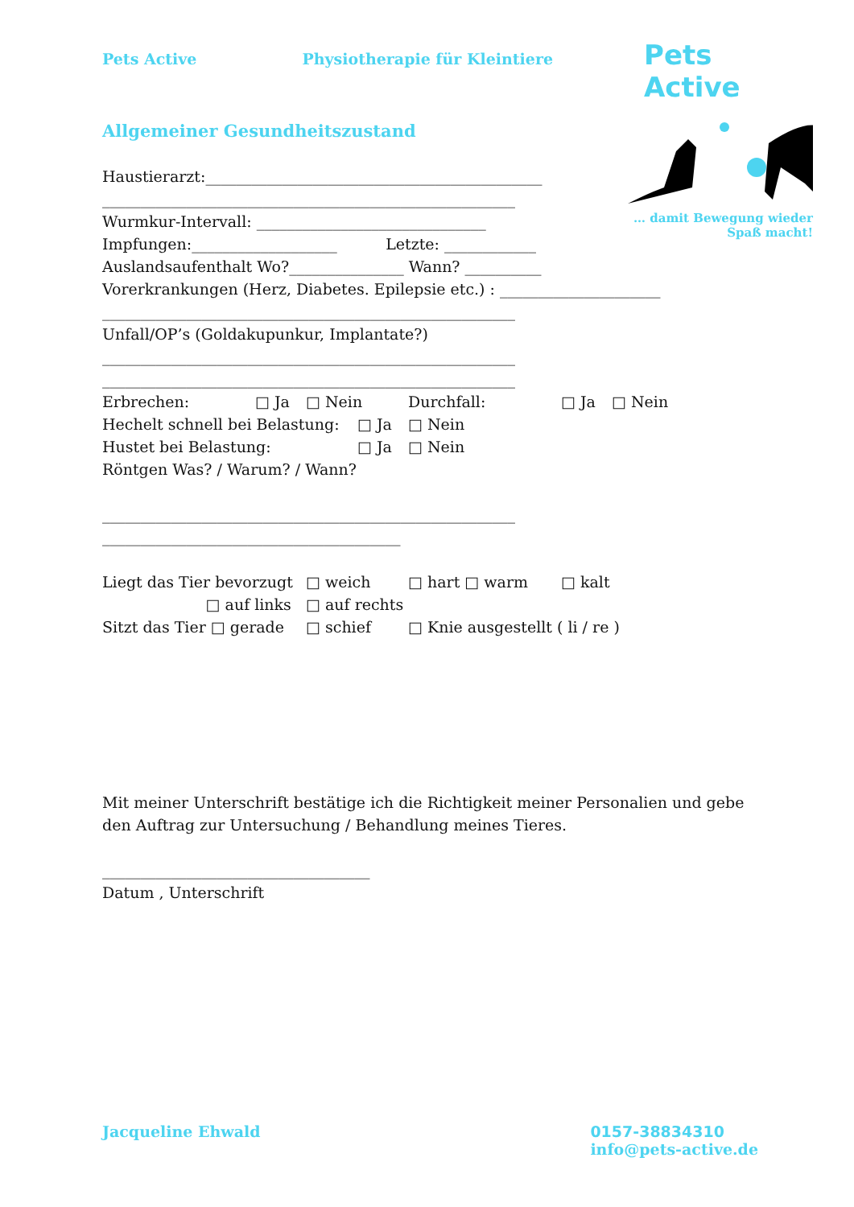Pets Active Physiotherapie für Kleintiere
Pets Active
… damit Bewegung wieder
Spaß macht!
Allgemeiner Gesundheitszustand
Haustierarzt:____________________________________________
______________________________________________________
Wurmkur-Intervall: ______________________________
Impfungen:___________________ Letzte: ____________
Auslandsaufenthalt Wo?_______________ Wann? __________
Vorerkrankungen (Herz, Diabetes. Epilepsie etc.) : _____________________
______________________________________________________
Unfall/OP’s (Goldakupunkur, Implantate?)
______________________________________________________
______________________________________________________
Erbrechen: □ Ja □ Nein Durchfall: □ Ja □ Nein
Hechelt schnell bei Belastung: □ Ja □ Nein
Hustet bei Belastung: □ Ja □ Nein
Röntgen Was? / Warum? / Wann?
______________________________________________________
_______________________________________
Liegt das Tier bevorzugt □ weich □ hart □ warm □ kalt
□ auf links □ auf rechts
Sitzt das Tier □ gerade □ schief □ Knie ausgestellt ( li / re )
Mit meiner Unterschrift bestätige ich die Richtigkeit meiner Personalien und gebe den Auftrag zur Untersuchung / Behandlung meines Tieres.
___________________________________
Datum , Unterschrift
Jacqueline Ehwald 0157-38834310
info@pets-active.de